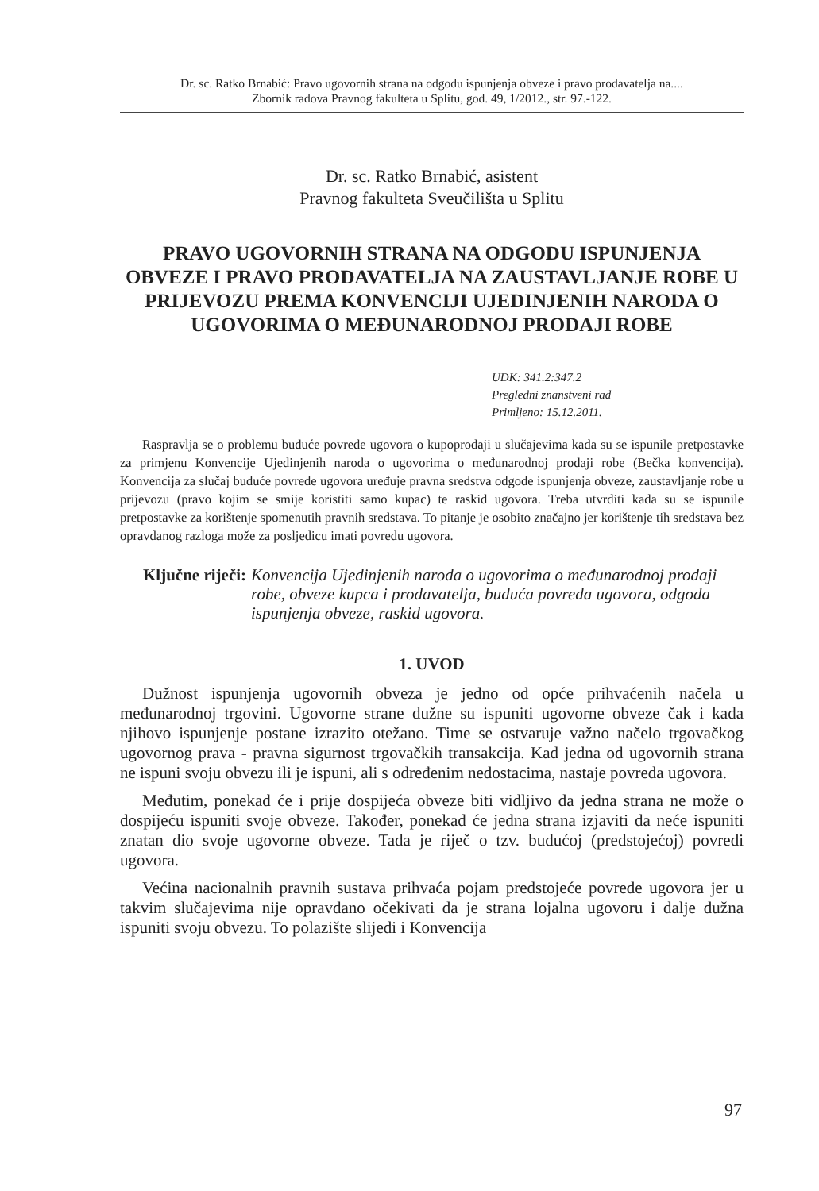Dr. sc. Ratko Brnabić: Pravo ugovornih strana na odgodu ispunjenja obveze i pravo prodavatelja na....
Zbornik radova Pravnog fakulteta u Splitu, god. 49, 1/2012., str. 97.-122.
Dr. sc. Ratko Brnabić, asistent
Pravnog fakulteta Sveučilišta u Splitu
PRAVO UGOVORNIH STRANA NA ODGODU ISPUNJENJA OBVEZE I PRAVO PRODAVATELJA NA ZAUSTAVLJANJE ROBE U PRIJEVOZU PREMA KONVENCIJI UJEDINJENIH NARODA O UGOVORIMA O MEĐUNARODNOJ PRODAJI ROBE
UDK: 341.2:347.2
Pregledni znanstveni rad
Primljeno: 15.12.2011.
Raspravlja se o problemu buduće povrede ugovora o kupoprodaji u slučajevima kada su se ispunile pretpostavke za primjenu Konvencije Ujedinjenih naroda o ugovorima o međunarodnoj prodaji robe (Bečka konvencija). Konvencija za slučaj buduće povrede ugovora uređuje pravna sredstva odgode ispunjenja obveze, zaustavljanje robe u prijevozu (pravo kojim se smije koristiti samo kupac) te raskid ugovora. Treba utvrditi kada su se ispunile pretpostavke za korištenje spomenutih pravnih sredstava. To pitanje je osobito značajno jer korištenje tih sredstava bez opravdanog razloga može za posljedicu imati povredu ugovora.
Ključne riječi: Konvencija Ujedinjenih naroda o ugovorima o međunarodnoj prodaji robe, obveze kupca i prodavatelja, buduća povreda ugovora, odgoda ispunjenja obveze, raskid ugovora.
1. UVOD
Dužnost ispunjenja ugovornih obveza je jedno od opće prihvaćenih načela u međunarodnoj trgovini. Ugovorne strane dužne su ispuniti ugovorne obveze čak i kada njihovo ispunjenje postane izrazito otežano. Time se ostvaruje važno načelo trgovačkog ugovornog prava - pravna sigurnost trgovačkih transakcija. Kad jedna od ugovornih strana ne ispuni svoju obvezu ili je ispuni, ali s određenim nedostacima, nastaje povreda ugovora.
Međutim, ponekad će i prije dospijeća obveze biti vidljivo da jedna strana ne može o dospijeću ispuniti svoje obveze. Također, ponekad će jedna strana izjaviti da neće ispuniti znatan dio svoje ugovorne obveze. Tada je riječ o tzv. budućoj (predstojećoj) povredi ugovora.
Većina nacionalnih pravnih sustava prihvaća pojam predstojeće povrede ugovora jer u takvim slučajevima nije opravdano očekivati da je strana lojalna ugovoru i dalje dužna ispuniti svoju obvezu. To polazište slijedi i Konvencija
97